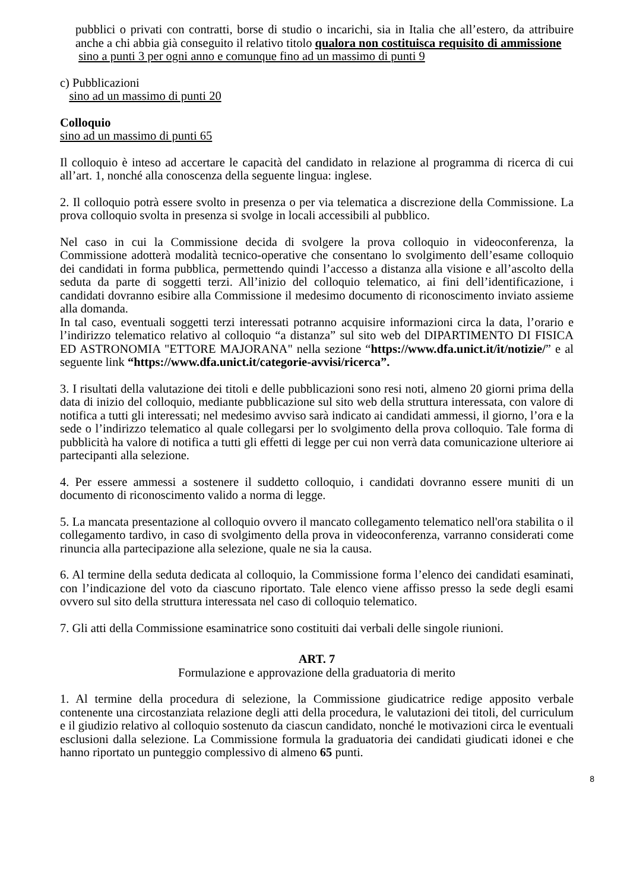pubblici o privati con contratti, borse di studio o incarichi, sia in Italia che all’estero, da attribuire anche a chi abbia già conseguito il relativo titolo qualora non costituisca requisito di ammissione
sino a punti 3 per ogni anno e comunque fino ad un massimo di punti 9
c) Pubblicazioni
sino ad un massimo di punti 20
Colloquio
sino ad un massimo di punti 65
Il colloquio è inteso ad accertare le capacità del candidato in relazione al programma di ricerca di cui all’art. 1, nonché alla conoscenza della seguente lingua: inglese.
2. Il colloquio potrà essere svolto in presenza o per via telematica a discrezione della Commissione. La prova colloquio svolta in presenza si svolge in locali accessibili al pubblico.
Nel caso in cui la Commissione decida di svolgere la prova colloquio in videoconferenza, la Commissione adotterà modalità tecnico-operative che consentano lo svolgimento dell’esame colloquio dei candidati in forma pubblica, permettendo quindi l’accesso a distanza alla visione e all’ascolto della seduta da parte di soggetti terzi. All’inizio del colloquio telematico, ai fini dell’identificazione, i candidati dovranno esibire alla Commissione il medesimo documento di riconoscimento inviato assieme alla domanda.
In tal caso, eventuali soggetti terzi interessati potranno acquisire informazioni circa la data, l’orario e l’indirizzo telematico relativo al colloquio “a distanza” sul sito web del DIPARTIMENTO DI FISICA ED ASTRONOMIA "ETTORE MAJORANA" nella sezione “https://www.dfa.unict.it/it/notizie/” e al seguente link “https://www.dfa.unict.it/categorie-avvisi/ricerca”.
3. I risultati della valutazione dei titoli e delle pubblicazioni sono resi noti, almeno 20 giorni prima della data di inizio del colloquio, mediante pubblicazione sul sito web della struttura interessata, con valore di notifica a tutti gli interessati; nel medesimo avviso sarà indicato ai candidati ammessi, il giorno, l’ora e la sede o l’indirizzo telematico al quale collegarsi per lo svolgimento della prova colloquio. Tale forma di pubblicità ha valore di notifica a tutti gli effetti di legge per cui non verrà data comunicazione ulteriore ai partecipanti alla selezione.
4. Per essere ammessi a sostenere il suddetto colloquio, i candidati dovranno essere muniti di un documento di riconoscimento valido a norma di legge.
5. La mancata presentazione al colloquio ovvero il mancato collegamento telematico nell'ora stabilita o il collegamento tardivo, in caso di svolgimento della prova in videoconferenza, varranno considerati come rinuncia alla partecipazione alla selezione, quale ne sia la causa.
6. Al termine della seduta dedicata al colloquio, la Commissione forma l’elenco dei candidati esaminati, con l’indicazione del voto da ciascuno riportato. Tale elenco viene affisso presso la sede degli esami ovvero sul sito della struttura interessata nel caso di colloquio telematico.
7. Gli atti della Commissione esaminatrice sono costituiti dai verbali delle singole riunioni.
ART. 7
Formulazione e approvazione della graduatoria di merito
1. Al termine della procedura di selezione, la Commissione giudicatrice redige apposito verbale contenente una circostanziata relazione degli atti della procedura, le valutazioni dei titoli, del curriculum e il giudizio relativo al colloquio sostenuto da ciascun candidato, nonché le motivazioni circa le eventuali esclusioni dalla selezione. La Commissione formula la graduatoria dei candidati giudicati idonei e che hanno riportato un punteggio complessivo di almeno 65 punti.
8